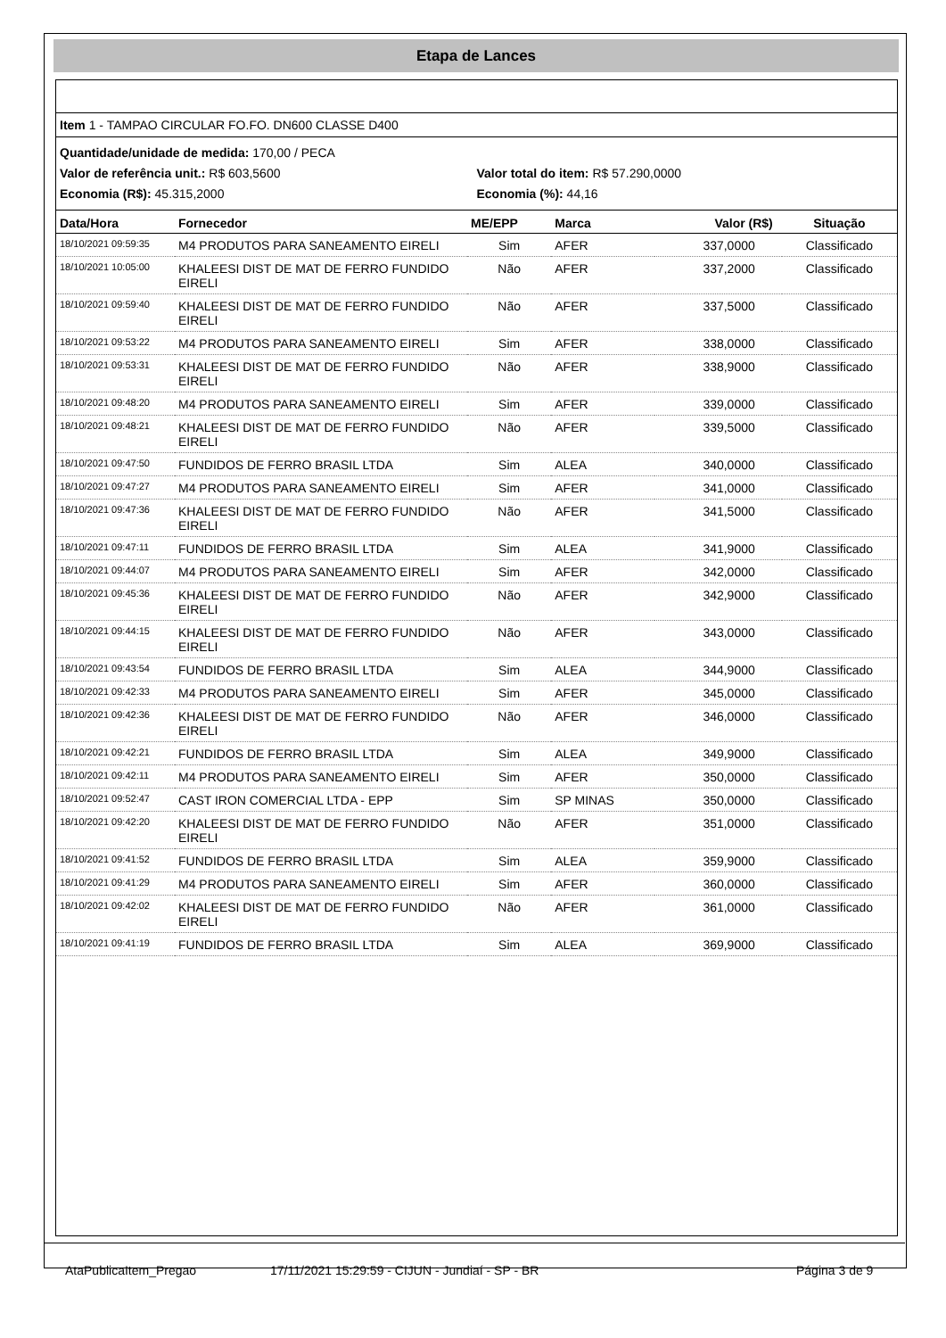Etapa de Lances
Item 1 - TAMPAO CIRCULAR FO.FO. DN600 CLASSE D400
Quantidade/unidade de medida: 170,00 / PECA
Valor de referência unit.: R$ 603,5600 Valor total do item: R$ 57.290,0000
Economia (R$): 45.315,2000 Economia (%): 44,16
| Data/Hora | Fornecedor | ME/EPP | Marca | Valor (R$) | Situação |
| --- | --- | --- | --- | --- | --- |
| 18/10/2021 09:59:35 | M4 PRODUTOS PARA SANEAMENTO EIRELI | Sim | AFER | 337,0000 | Classificado |
| 18/10/2021 10:05:00 | KHALEESI DIST DE MAT DE FERRO FUNDIDO EIRELI | Não | AFER | 337,2000 | Classificado |
| 18/10/2021 09:59:40 | KHALEESI DIST DE MAT DE FERRO FUNDIDO EIRELI | Não | AFER | 337,5000 | Classificado |
| 18/10/2021 09:53:22 | M4 PRODUTOS PARA SANEAMENTO EIRELI | Sim | AFER | 338,0000 | Classificado |
| 18/10/2021 09:53:31 | KHALEESI DIST DE MAT DE FERRO FUNDIDO EIRELI | Não | AFER | 338,9000 | Classificado |
| 18/10/2021 09:48:20 | M4 PRODUTOS PARA SANEAMENTO EIRELI | Sim | AFER | 339,0000 | Classificado |
| 18/10/2021 09:48:21 | KHALEESI DIST DE MAT DE FERRO FUNDIDO EIRELI | Não | AFER | 339,5000 | Classificado |
| 18/10/2021 09:47:50 | FUNDIDOS DE FERRO BRASIL LTDA | Sim | ALEA | 340,0000 | Classificado |
| 18/10/2021 09:47:27 | M4 PRODUTOS PARA SANEAMENTO EIRELI | Sim | AFER | 341,0000 | Classificado |
| 18/10/2021 09:47:36 | KHALEESI DIST DE MAT DE FERRO FUNDIDO EIRELI | Não | AFER | 341,5000 | Classificado |
| 18/10/2021 09:47:11 | FUNDIDOS DE FERRO BRASIL LTDA | Sim | ALEA | 341,9000 | Classificado |
| 18/10/2021 09:44:07 | M4 PRODUTOS PARA SANEAMENTO EIRELI | Sim | AFER | 342,0000 | Classificado |
| 18/10/2021 09:45:36 | KHALEESI DIST DE MAT DE FERRO FUNDIDO EIRELI | Não | AFER | 342,9000 | Classificado |
| 18/10/2021 09:44:15 | KHALEESI DIST DE MAT DE FERRO FUNDIDO EIRELI | Não | AFER | 343,0000 | Classificado |
| 18/10/2021 09:43:54 | FUNDIDOS DE FERRO BRASIL LTDA | Sim | ALEA | 344,9000 | Classificado |
| 18/10/2021 09:42:33 | M4 PRODUTOS PARA SANEAMENTO EIRELI | Sim | AFER | 345,0000 | Classificado |
| 18/10/2021 09:42:36 | KHALEESI DIST DE MAT DE FERRO FUNDIDO EIRELI | Não | AFER | 346,0000 | Classificado |
| 18/10/2021 09:42:21 | FUNDIDOS DE FERRO BRASIL LTDA | Sim | ALEA | 349,9000 | Classificado |
| 18/10/2021 09:42:11 | M4 PRODUTOS PARA SANEAMENTO EIRELI | Sim | AFER | 350,0000 | Classificado |
| 18/10/2021 09:52:47 | CAST IRON COMERCIAL LTDA - EPP | Sim | SP MINAS | 350,0000 | Classificado |
| 18/10/2021 09:42:20 | KHALEESI DIST DE MAT DE FERRO FUNDIDO EIRELI | Não | AFER | 351,0000 | Classificado |
| 18/10/2021 09:41:52 | FUNDIDOS DE FERRO BRASIL LTDA | Sim | ALEA | 359,9000 | Classificado |
| 18/10/2021 09:41:29 | M4 PRODUTOS PARA SANEAMENTO EIRELI | Sim | AFER | 360,0000 | Classificado |
| 18/10/2021 09:42:02 | KHALEESI DIST DE MAT DE FERRO FUNDIDO EIRELI | Não | AFER | 361,0000 | Classificado |
| 18/10/2021 09:41:19 | FUNDIDOS DE FERRO BRASIL LTDA | Sim | ALEA | 369,9000 | Classificado |
AtaPublicaItem_Pregao 17/11/2021 15:29:59 - CIJUN - Jundiaí - SP - BR Página 3 de 9